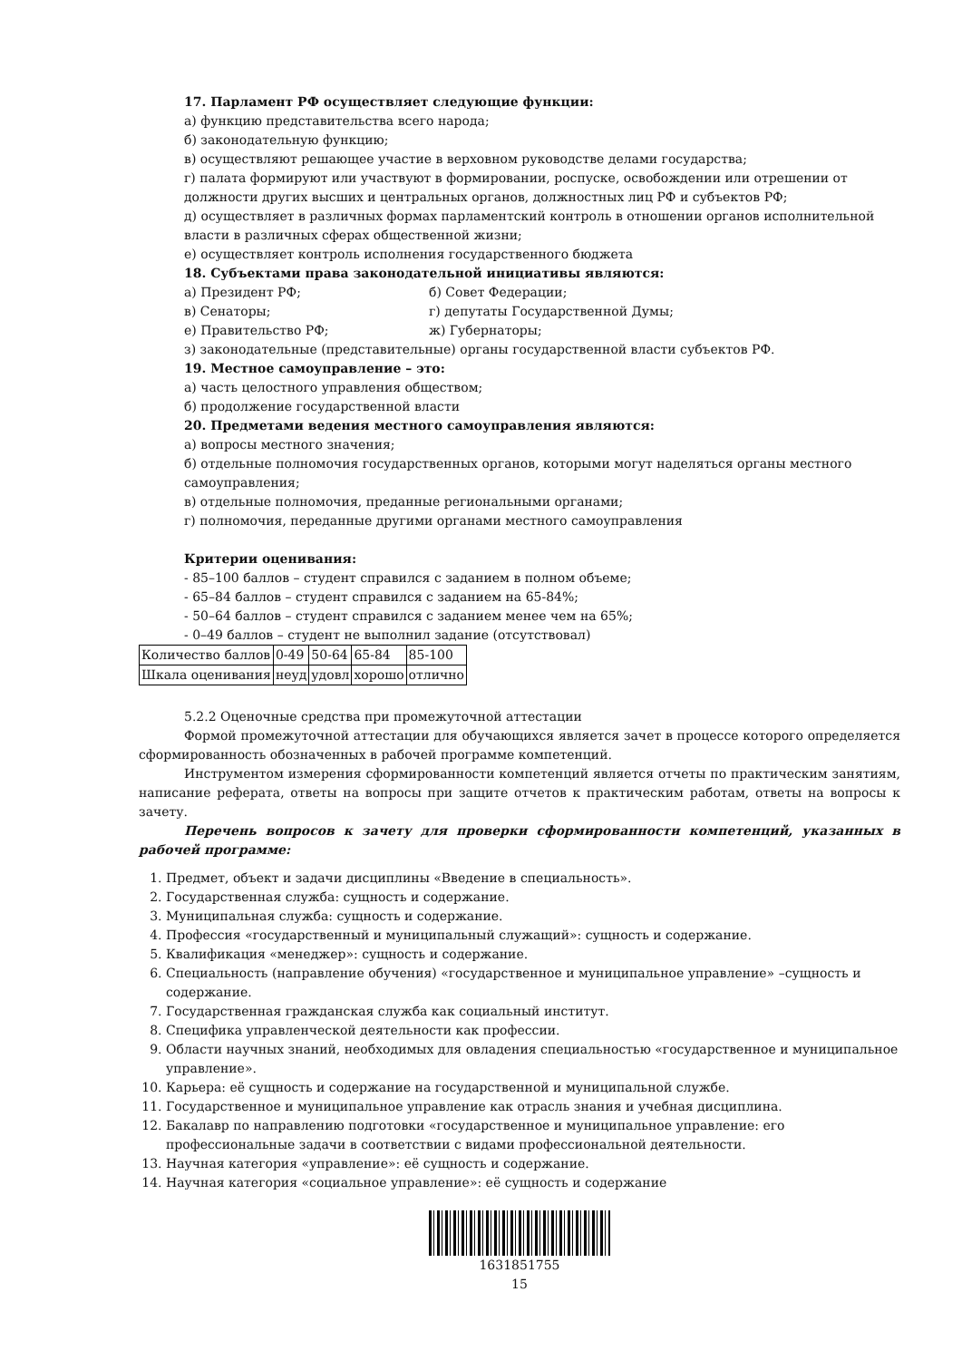17. Парламент РФ осуществляет следующие функции:
а) функцию представительства всего народа;
б) законодательную функцию;
в) осуществляют решающее участие в верховном руководстве делами государства;
г) палата формируют или участвуют в формировании, роспуске, освобождении или отрешении от должности других высших и центральных органов, должностных лиц РФ и субъектов РФ;
д) осуществляет в различных формах парламентский контроль в отношении органов исполнительной власти в различных сферах общественной жизни;
е) осуществляет контроль исполнения государственного бюджета
18. Субъектами права законодательной инициативы являются:
а) Президент РФ; б) Совет Федерации;
в) Сенаторы; г) депутаты Государственной Думы;
е) Правительство РФ; ж) Губернаторы;
з) законодательные (представительные) органы государственной власти субъектов РФ.
19. Местное самоуправление – это:
а) часть целостного управления обществом;
б) продолжение государственной власти
20. Предметами ведения местного самоуправления являются:
а) вопросы местного значения;
б) отдельные полномочия государственных органов, которыми могут наделяться органы местного самоуправления;
в) отдельные полномочия, преданные региональными органами;
г) полномочия, переданные другими органами местного самоуправления
Критерии оценивания:
- 85–100 баллов – студент справился с заданием в полном объеме;
- 65–84 баллов – студент справился с заданием на 65-84%;
- 50–64 баллов – студент справился с заданием менее чем на 65%;
- 0–49 баллов – студент не выполнил задание (отсутствовал)
| Количество баллов | 0-49 | 50-64 | 65-84 | 85-100 |
| Шкала оценивания | неуд | удовл | хорошо | отлично |
5.2.2 Оценочные средства при промежуточной аттестации
Формой промежуточной аттестации для обучающихся является зачет в процессе которого определяется сформированность обозначенных в рабочей программе компетенций.
Инструментом измерения сформированности компетенций является отчеты по практическим занятиям, написание реферата, ответы на вопросы при защите отчетов к практическим работам, ответы на вопросы к зачету.
Перечень вопросов к зачету для проверки сформированности компетенций, указанных в рабочей программе:
1. Предмет, объект и задачи дисциплины «Введение в специальность».
2. Государственная служба: сущность и содержание.
3. Муниципальная служба: сущность и содержание.
4. Профессия «государственный и муниципальный служащий»: сущность и содержание.
5. Квалификация «менеджер»: сущность и содержание.
6. Специальность (направление обучения) «государственное и муниципальное управление» –сущность и содержание.
7. Государственная гражданская служба как социальный институт.
8. Специфика управленческой деятельности как профессии.
9. Области научных знаний, необходимых для овладения специальностью «государственное и муниципальное управление».
10. Карьера: её сущность и содержание на государственной и муниципальной службе.
11. Государственное и муниципальное управление как отрасль знания и учебная дисциплина.
12. Бакалавр по направлению подготовки «государственное и муниципальное управление: его профессиональные задачи в соответствии с видами профессиональной деятельности.
13. Научная категория «управление»: её сущность и содержание.
14. Научная категория «социальное управление»: её сущность и содержание
1631851755
15